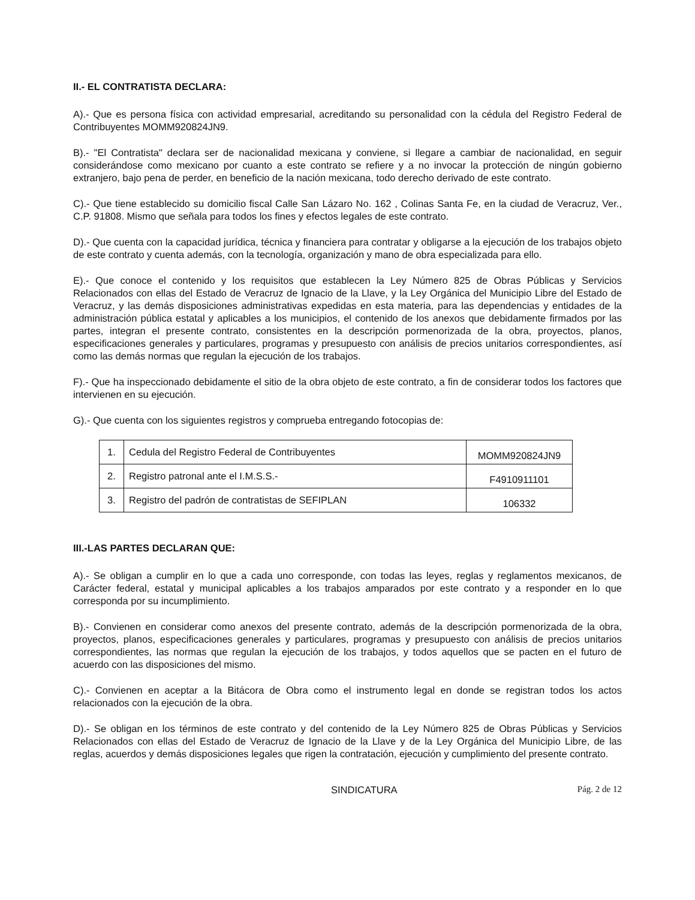II.- EL CONTRATISTA DECLARA:
A).- Que es persona física con actividad empresarial, acreditando su personalidad con la cédula del Registro Federal de Contribuyentes MOMM920824JN9.
B).- "El Contratista" declara ser de nacionalidad mexicana y conviene, si llegare a cambiar de nacionalidad, en seguir considerándose como mexicano por cuanto a este contrato se refiere y a no invocar la protección de ningún gobierno extranjero, bajo pena de perder, en beneficio de la nación mexicana, todo derecho derivado de este contrato.
C).- Que tiene establecido su domicilio fiscal Calle San Lázaro No. 162 , Colinas Santa Fe, en la ciudad de Veracruz, Ver., C.P. 91808. Mismo que señala para todos los fines y efectos legales de este contrato.
D).- Que cuenta con la capacidad jurídica, técnica y financiera para contratar y obligarse a la ejecución de los trabajos objeto de este contrato y cuenta además, con la tecnología, organización y mano de obra especializada para ello.
E).- Que conoce el contenido y los requisitos que establecen la Ley Número 825 de Obras Públicas y Servicios Relacionados con ellas del Estado de Veracruz de Ignacio de la Llave, y la Ley Orgánica del Municipio Libre del Estado de Veracruz, y las demás disposiciones administrativas expedidas en esta materia, para las dependencias y entidades de la administración pública estatal y aplicables a los municipios, el contenido de los anexos que debidamente firmados por las partes, integran el presente contrato, consistentes en la descripción pormenorizada de la obra, proyectos, planos, especificaciones generales y particulares, programas y presupuesto con análisis de precios unitarios correspondientes, así como las demás normas que regulan la ejecución de los trabajos.
F).- Que ha inspeccionado debidamente el sitio de la obra objeto de este contrato, a fin de considerar todos los factores que intervienen en su ejecución.
G).- Que cuenta con los siguientes registros y comprueba entregando fotocopias de:
| 1. | Cedula del Registro Federal de Contribuyentes | MOMM920824JN9 |
| 2. | Registro patronal ante el I.M.S.S.- | F4910911101 |
| 3. | Registro del padrón de contratistas de SEFIPLAN | 106332 |
III.-LAS PARTES DECLARAN QUE:
A).- Se obligan a cumplir en lo que a cada uno corresponde, con todas las leyes, reglas y reglamentos mexicanos, de Carácter federal, estatal y municipal aplicables a los trabajos amparados por este contrato y a responder en lo que corresponda por su incumplimiento.
B).- Convienen en considerar como anexos del presente contrato, además de la descripción pormenorizada de la obra, proyectos, planos, especificaciones generales y particulares, programas y presupuesto con análisis de precios unitarios correspondientes, las normas que regulan la ejecución de los trabajos, y todos aquellos que se pacten en el futuro de acuerdo con las disposiciones del mismo.
C).- Convienen en aceptar a la Bitácora de Obra como el instrumento legal en donde se registran todos los actos relacionados con la ejecución de la obra.
D).- Se obligan en los términos de este contrato y del contenido de la Ley Número 825 de Obras Públicas y Servicios Relacionados con ellas del Estado de Veracruz de Ignacio de la Llave y de la Ley Orgánica del Municipio Libre, de las reglas, acuerdos y demás disposiciones legales que rigen la contratación, ejecución y cumplimiento del presente contrato.
SINDICATURA Pág. 2 de 12